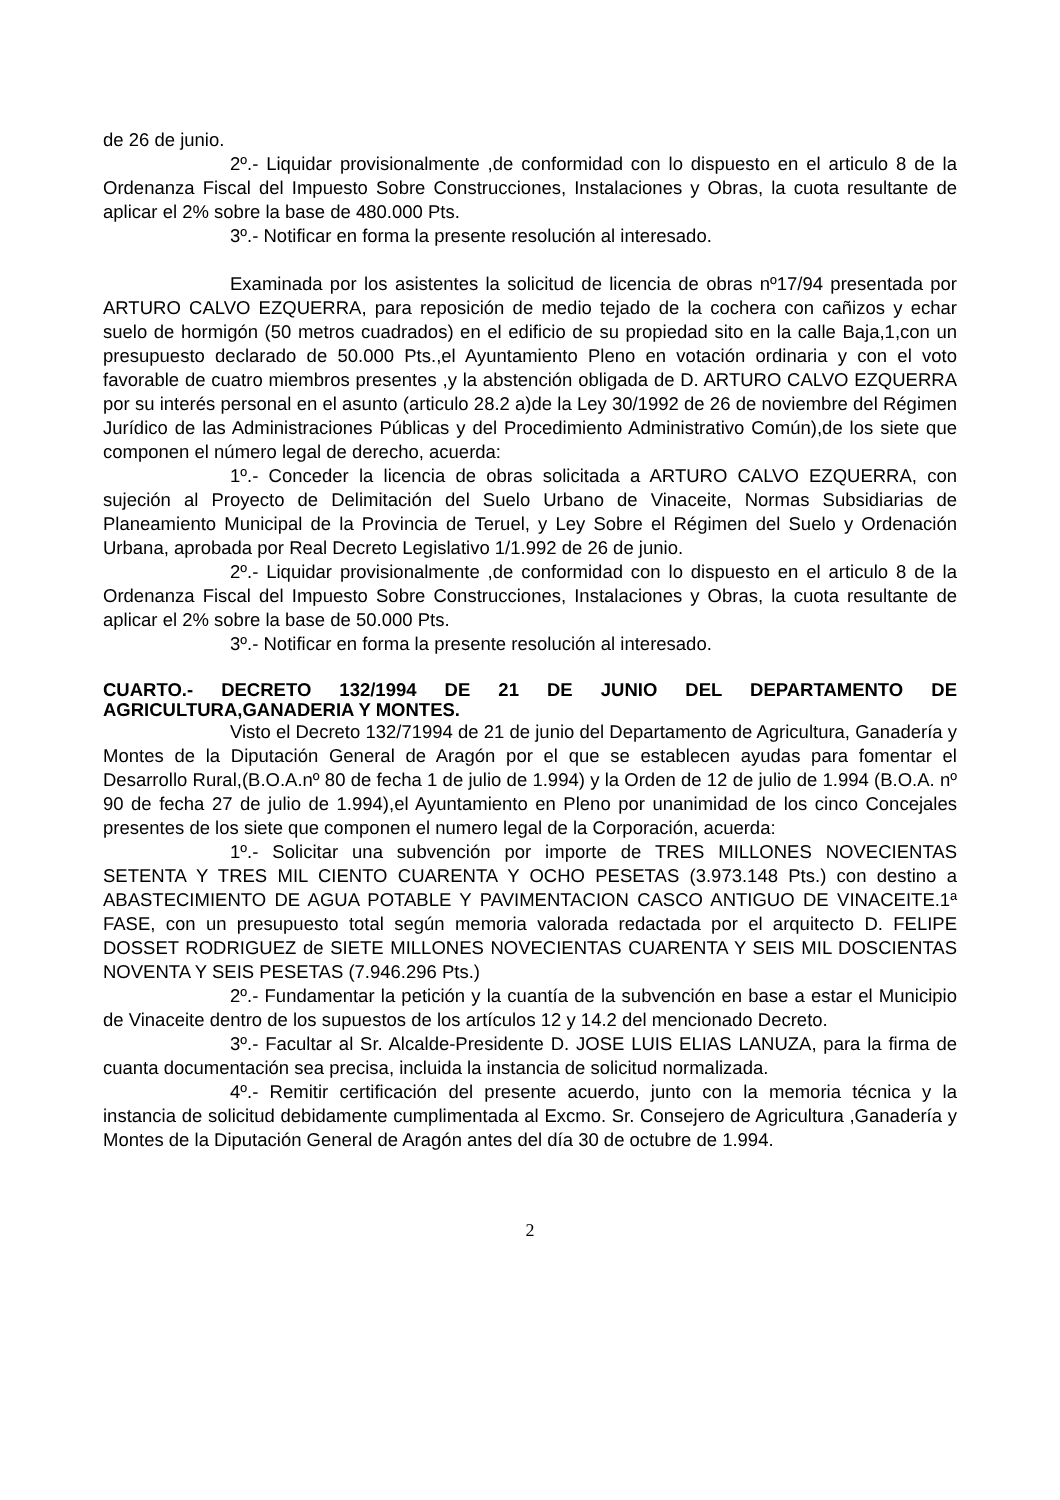de 26 de junio.
2º.- Liquidar provisionalmente ,de conformidad con lo dispuesto en el articulo 8 de la Ordenanza Fiscal del Impuesto Sobre Construcciones, Instalaciones y Obras, la cuota resultante de aplicar el 2% sobre la base de 480.000 Pts.
3º.- Notificar en forma la presente resolución al interesado.
Examinada por los asistentes la solicitud de licencia de obras nº17/94 presentada por ARTURO CALVO EZQUERRA, para reposición de medio tejado de la cochera con cañizos y echar suelo de hormigón (50 metros cuadrados) en el edificio de su propiedad sito en la calle Baja,1,con un presupuesto declarado de 50.000 Pts.,el Ayuntamiento Pleno en votación ordinaria y con el voto favorable de cuatro miembros presentes ,y la abstención obligada de D. ARTURO CALVO EZQUERRA por su interés personal en el asunto (articulo 28.2 a)de la Ley 30/1992 de 26 de noviembre del Régimen Jurídico de las Administraciones Públicas y del Procedimiento Administrativo Común),de los siete que componen el número legal de derecho, acuerda:
1º.- Conceder la licencia de obras solicitada a ARTURO CALVO EZQUERRA, con sujeción al Proyecto de Delimitación del Suelo Urbano de Vinaceite, Normas Subsidiarias de Planeamiento Municipal de la Provincia de Teruel, y Ley Sobre el Régimen del Suelo y Ordenación Urbana, aprobada por Real Decreto Legislativo 1/1.992 de 26 de junio.
2º.- Liquidar provisionalmente ,de conformidad con lo dispuesto en el articulo 8 de la Ordenanza Fiscal del Impuesto Sobre Construcciones, Instalaciones y Obras, la cuota resultante de aplicar el 2% sobre la base de 50.000 Pts.
3º.- Notificar en forma la presente resolución al interesado.
CUARTO.- DECRETO 132/1994 DE 21 DE JUNIO DEL DEPARTAMENTO DE AGRICULTURA,GANADERIA Y MONTES.
Visto el Decreto 132/71994 de 21 de junio del Departamento de Agricultura, Ganadería y Montes de la Diputación General de Aragón por el que se establecen ayudas para fomentar el Desarrollo Rural,(B.O.A.nº 80 de fecha 1 de julio de 1.994) y la Orden de 12 de julio de 1.994 (B.O.A. nº 90 de fecha 27 de julio de 1.994),el Ayuntamiento en Pleno por unanimidad de los cinco Concejales presentes de los siete que componen el numero legal de la Corporación, acuerda:
1º.- Solicitar una subvención por importe de TRES MILLONES NOVECIENTAS SETENTA Y TRES MIL CIENTO CUARENTA Y OCHO PESETAS (3.973.148 Pts.) con destino a ABASTECIMIENTO DE AGUA POTABLE Y PAVIMENTACION CASCO ANTIGUO DE VINACEITE.1ª FASE, con un presupuesto total según memoria valorada redactada por el arquitecto D. FELIPE DOSSET RODRIGUEZ de SIETE MILLONES NOVECIENTAS CUARENTA Y SEIS MIL DOSCIENTAS NOVENTA Y SEIS PESETAS (7.946.296 Pts.)
2º.- Fundamentar la petición y la cuantía de la subvención en base a estar el Municipio de Vinaceite dentro de los supuestos de los artículos 12 y 14.2 del mencionado Decreto.
3º.- Facultar al Sr. Alcalde-Presidente D. JOSE LUIS ELIAS LANUZA, para la firma de cuanta documentación sea precisa, incluida la instancia de solicitud normalizada.
4º.- Remitir certificación del presente acuerdo, junto con la memoria técnica y la instancia de solicitud debidamente cumplimentada al Excmo. Sr. Consejero de Agricultura ,Ganadería y Montes de la Diputación General de Aragón antes del día 30 de octubre de 1.994.
2